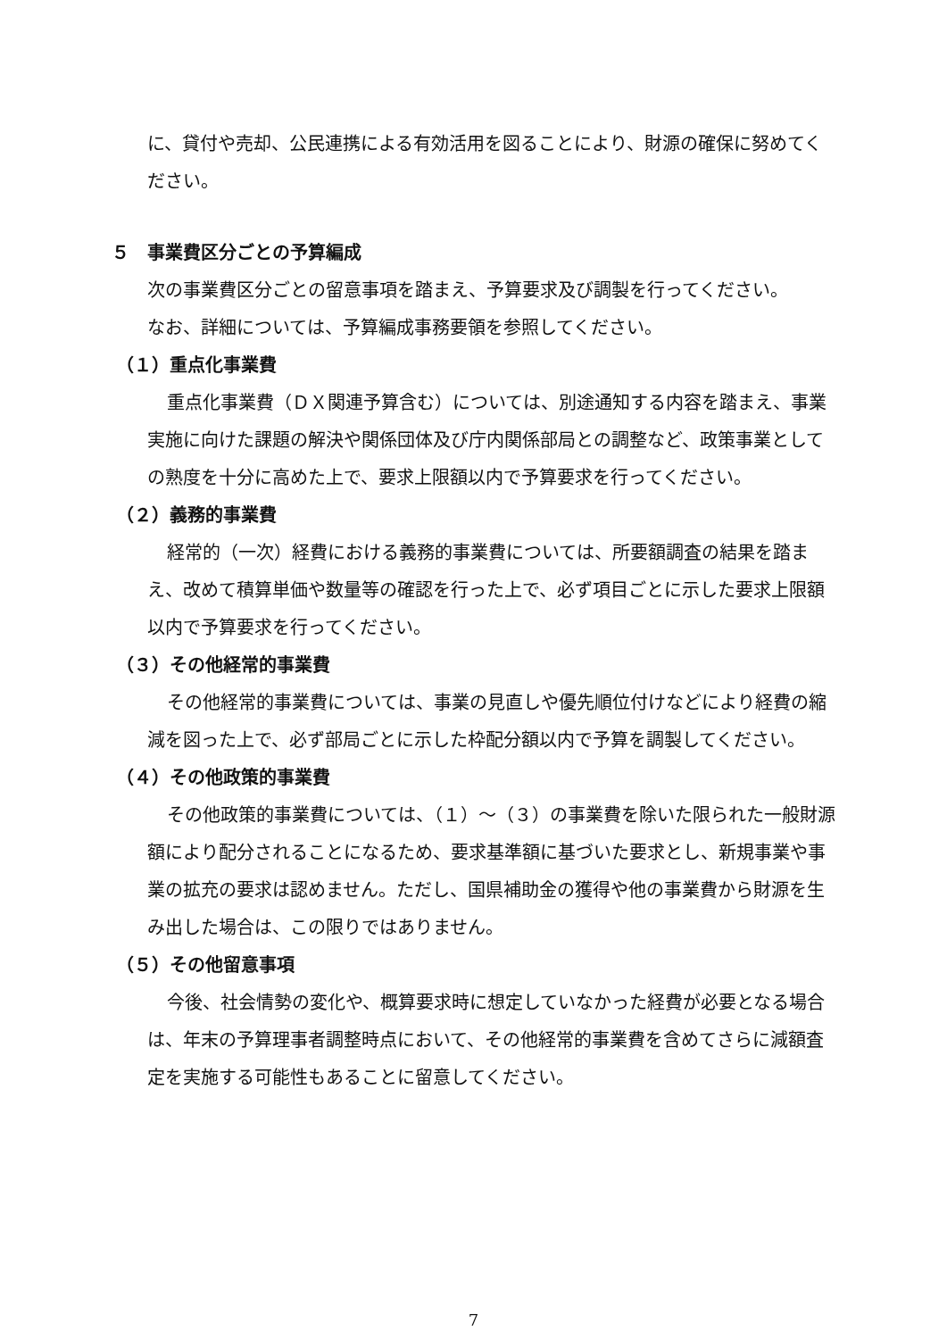に、貸付や売却、公民連携による有効活用を図ることにより、財源の確保に努めてください。
５　事業費区分ごとの予算編成
次の事業費区分ごとの留意事項を踏まえ、予算要求及び調製を行ってください。
なお、詳細については、予算編成事務要領を参照してください。
（１）重点化事業費
重点化事業費（ＤＸ関連予算含む）については、別途通知する内容を踏まえ、事業実施に向けた課題の解決や関係団体及び庁内関係部局との調整など、政策事業としての熟度を十分に高めた上で、要求上限額以内で予算要求を行ってください。
（２）義務的事業費
経常的（一次）経費における義務的事業費については、所要額調査の結果を踏まえ、改めて積算単価や数量等の確認を行った上で、必ず項目ごとに示した要求上限額以内で予算要求を行ってください。
（３）その他経常的事業費
その他経常的事業費については、事業の見直しや優先順位付けなどにより経費の縮減を図った上で、必ず部局ごとに示した枠配分額以内で予算を調製してください。
（４）その他政策的事業費
その他政策的事業費については、（１）～（３）の事業費を除いた限られた一般財源額により配分されることになるため、要求基準額に基づいた要求とし、新規事業や事業の拡充の要求は認めません。ただし、国県補助金の獲得や他の事業費から財源を生み出した場合は、この限りではありません。
（５）その他留意事項
今後、社会情勢の変化や、概算要求時に想定していなかった経費が必要となる場合は、年末の予算理事者調整時点において、その他経常的事業費を含めてさらに減額査定を実施する可能性もあることに留意してください。
7